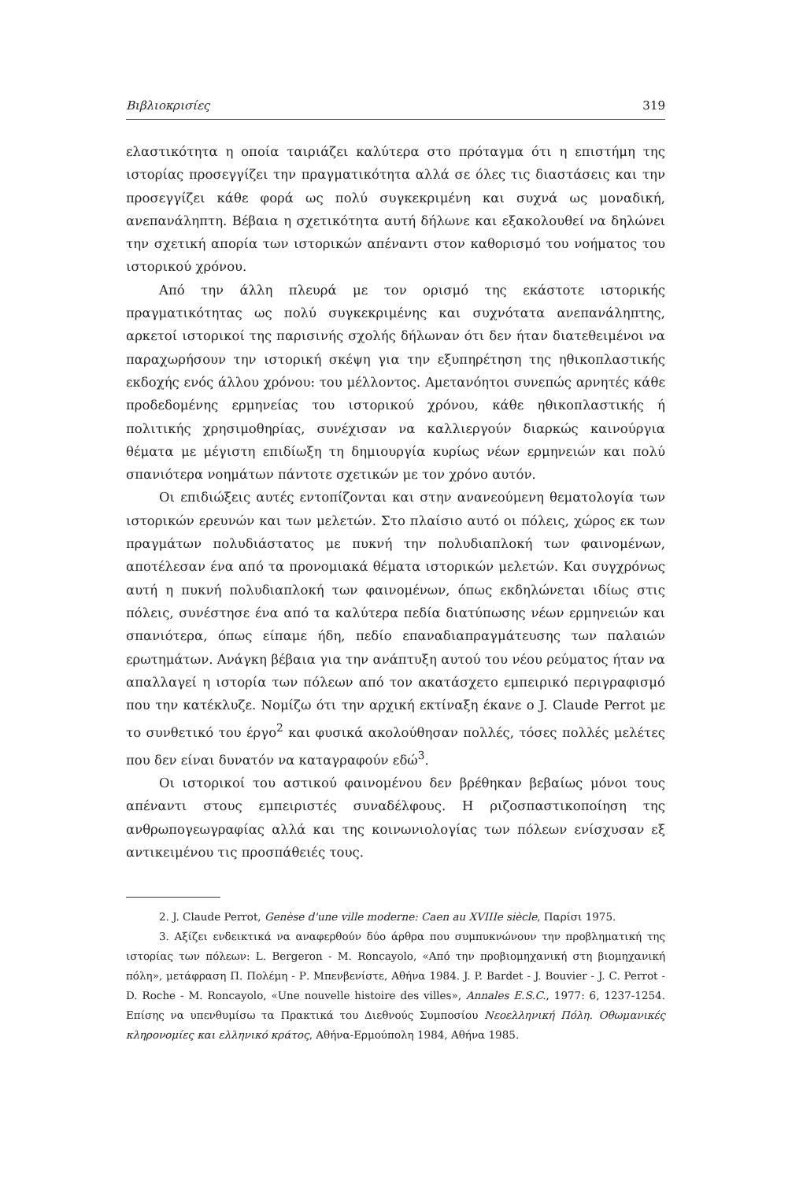Βιβλιοκρισίες 319
ελαστικότητα η οποία ταιριάζει καλύτερα στο πρόταγμα ότι η επιστήμη της ιστορίας προσεγγίζει την πραγματικότητα αλλά σε όλες τις διαστάσεις και την προσεγγίζει κάθε φορά ως πολύ συγκεκριμένη και συχνά ως μοναδική, ανεπανάληπτη. Βέβαια η σχετικότητα αυτή δήλωνε και εξακολουθεί να δηλώνει την σχετική απορία των ιστορικών απέναντι στον καθορισμό του νοήματος του ιστορικού χρόνου.
Από την άλλη πλευρά με τον ορισμό της εκάστοτε ιστορικής πραγματικότητας ως πολύ συγκεκριμένης και συχνότατα ανεπανάληπτης, αρκετοί ιστορικοί της παρισινής σχολής δήλωναν ότι δεν ήταν διατεθειμένοι να παραχωρήσουν την ιστορική σκέψη για την εξυπηρέτηση της ηθικοπλαστικής εκδοχής ενός άλλου χρόνου: του μέλλοντος. Αμετανόητοι συνεπώς αρνητές κάθε προδεδομένης ερμηνείας του ιστορικού χρόνου, κάθε ηθικοπλαστικής ή πολιτικής χρησιμοθηρίας, συνέχισαν να καλλιεργούν διαρκώς καινούργια θέματα με μέγιστη επιδίωξη τη δημιουργία κυρίως νέων ερμηνειών και πολύ σπανιότερα νοημάτων πάντοτε σχετικών με τον χρόνο αυτόν.
Οι επιδιώξεις αυτές εντοπίζονται και στην ανανεούμενη θεματολογία των ιστορικών ερευνών και των μελετών. Στο πλαίσιο αυτό οι πόλεις, χώρος εκ των πραγμάτων πολυδιάστατος με πυκνή την πολυδιαπλοκή των φαινομένων, αποτέλεσαν ένα από τα προνομιακά θέματα ιστορικών μελετών. Και συγχρόνως αυτή η πυκνή πολυδιαπλοκή των φαινομένων, όπως εκδηλώνεται ιδίως στις πόλεις, συνέστησε ένα από τα καλύτερα πεδία διατύπωσης νέων ερμηνειών και σπανιότερα, όπως είπαμε ήδη, πεδίο επαναδιαπραγμάτευσης των παλαιών ερωτημάτων. Ανάγκη βέβαια για την ανάπτυξη αυτού του νέου ρεύματος ήταν να απαλλαγεί η ιστορία των πόλεων από τον ακατάσχετο εμπειρικό περιγραφισμό που την κατέκλυζε. Νομίζω ότι την αρχική εκτίναξη έκανε ο J. Claude Perrot με το συνθετικό του έργο<sup>2</sup> και φυσικά ακολούθησαν πολλές, τόσες πολλές μελέτες που δεν είναι δυνατόν να καταγραφούν εδώ<sup>3</sup>.
Οι ιστορικοί του αστικού φαινομένου δεν βρέθηκαν βεβαίως μόνοι τους απέναντι στους εμπειριστές συναδέλφους. Η ριζοσπαστικοποίηση της ανθρωπογεωγραφίας αλλά και της κοινωνιολογίας των πόλεων ενίσχυσαν εξ αντικειμένου τις προσπάθειές τους.
2. J. Claude Perrot, Genèse d'une ville moderne: Caen au XVIIIe siècle, Παρίσι 1975.
3. Αξίζει ενδεικτικά να αναφερθούν δύο άρθρα που συμπυκνώνουν την προβληματική της ιστορίας των πόλεων: L. Bergeron - M. Roncayolo, «Από την προβιομηχανική στη βιομηχανική πόλη», μετάφραση Π. Πολέμη - Ρ. Μπενβενίστε, Αθήνα 1984. J. P. Bardet - J. Bouvier - J. C. Perrot - D. Roche - M. Roncayolo, «Une nouvelle histoire des villes», Annales E.S.C., 1977: 6, 1237-1254. Επίσης να υπενθυμίσω τα Πρακτικά του Διεθνούς Συμποσίου Νεοελληνική Πόλη. Οθωμανικές κληρονομίες και ελληνικό κράτος, Αθήνα-Ερμούπολη 1984, Αθήνα 1985.